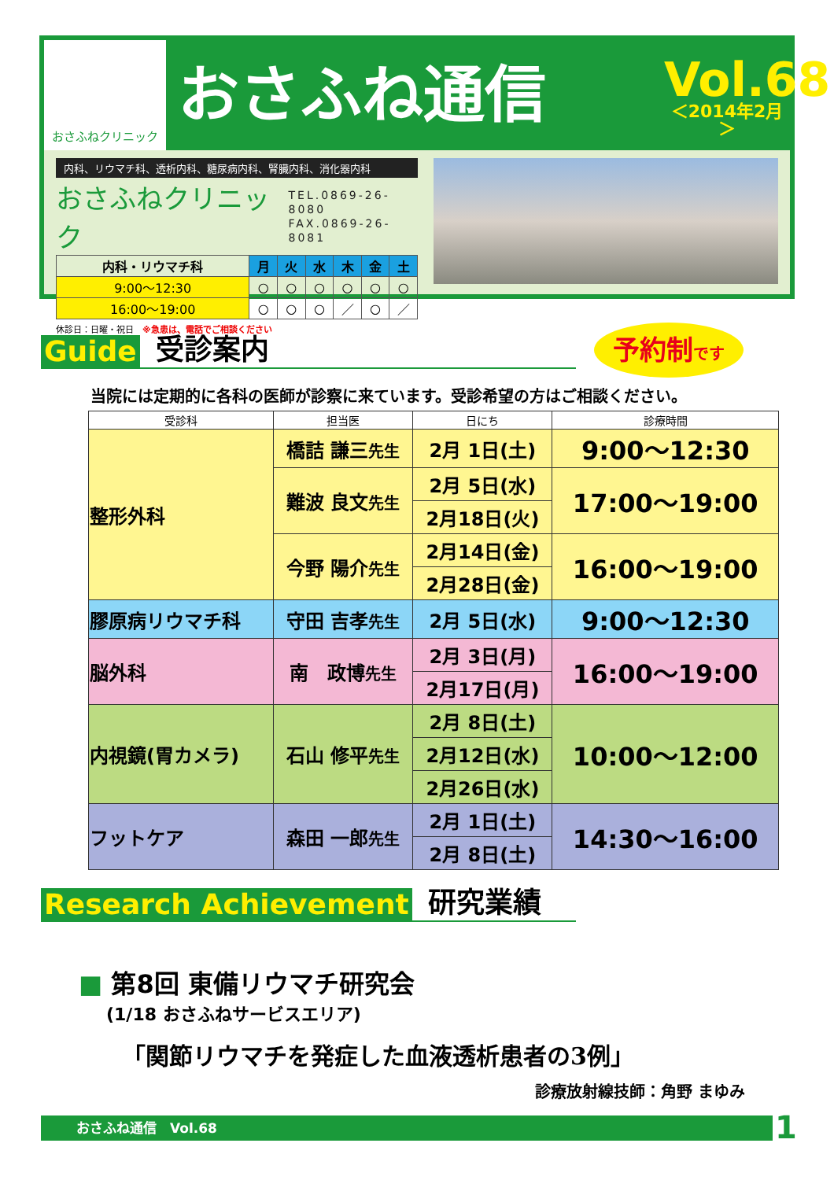おさふねクリニック
おさふね通信
Vol.68
＜2014年2月＞
内科、リウマチ科、透析内科、糖尿病内科、腎臓内科、消化器内科
おさふねクリニック TEL.0869-26-8080
FAX.0869-26-8081
| 内科・リウマチ科 | 月 | 火 | 水 | 木 | 金 | 土 |
| --- | --- | --- | --- | --- | --- | --- |
| 9:00～12:30 | ○ | ○ | ○ | ○ | ○ | ○ |
| 16:00～19:00 | ○ | ○ | ○ | ／ | ○ | ／ |
休診日：日曜・祝日　※急患は、電話でご相談ください
Guide 受診案内 予約制です
当院には定期的に各科の医師が診察に来ています。受診希望の方はご相談ください。
| 受診科 | 担当医 | 日にち | 診療時間 |
| --- | --- | --- | --- |
| 整形外科 | 橋詰 謙三 先生 | 2月 1日(土) | 9:00～12:30 |
| | 難波 良文 先生 | 2月 5日(水) | 17:00～19:00 |
| | | 2月18日(火) | |
| | 今野 陽介 先生 | 2月14日(金) | 16:00～19:00 |
| | | 2月28日(金) | |
| 膠原病リウマチ科 | 守田 吉孝 先生 | 2月 5日(水) | 9:00～12:30 |
| 脳外科 | 南 政博 先生 | 2月 3日(月) | 16:00～19:00 |
| | | 2月17日(月) | |
| 内視鏡(胃カメラ) | 石山 修平 先生 | 2月 8日(土) | 10:00～12:00 |
| | | 2月12日(水) | |
| | | 2月26日(水) | |
| フットケア | 森田 一郎 先生 | 2月 1日(土) | 14:30～16:00 |
| | | 2月 8日(土) | |
Research Achievement 研究業績
■ 第8回 東備リウマチ研究会
(1/18 おさふねサービスエリア)
「関節リウマチを発症した血液透析患者の3例」
診療放射線技師：角野 まゆみ
おさふね通信　Vol.68 1